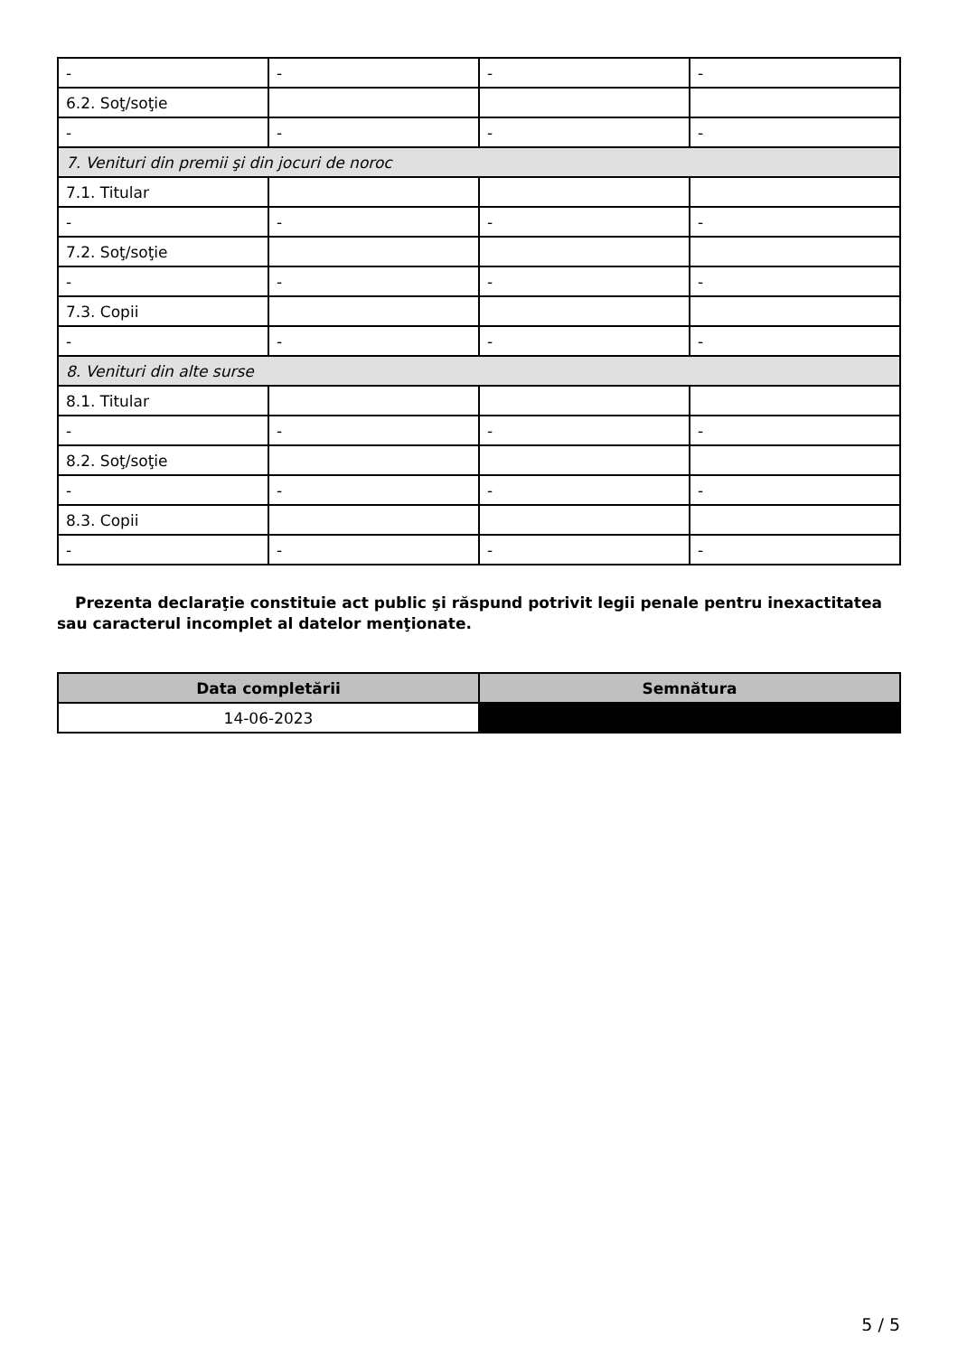| - | - | - | - |
| 6.2. Soţ/soţie | | | |
| - | - | - | - |
| 7. Venituri din premii şi din jocuri de noroc | | | |
| 7.1. Titular | | | |
| - | - | - | - |
| 7.2. Soţ/soţie | | | |
| - | - | - | - |
| 7.3. Copii | | | |
| - | - | - | - |
| 8. Venituri din alte surse | | | |
| 8.1. Titular | | | |
| - | - | - | - |
| 8.2. Soţ/soţie | | | |
| - | - | - | - |
| 8.3. Copii | | | |
| - | - | - | - |
Prezenta declaraţie constituie act public şi răspund potrivit legii penale pentru inexactitatea sau caracterul incomplet al datelor menţionate.
| Data completării | Semnătura |
| --- | --- |
| 14-06-2023 | |
5 / 5